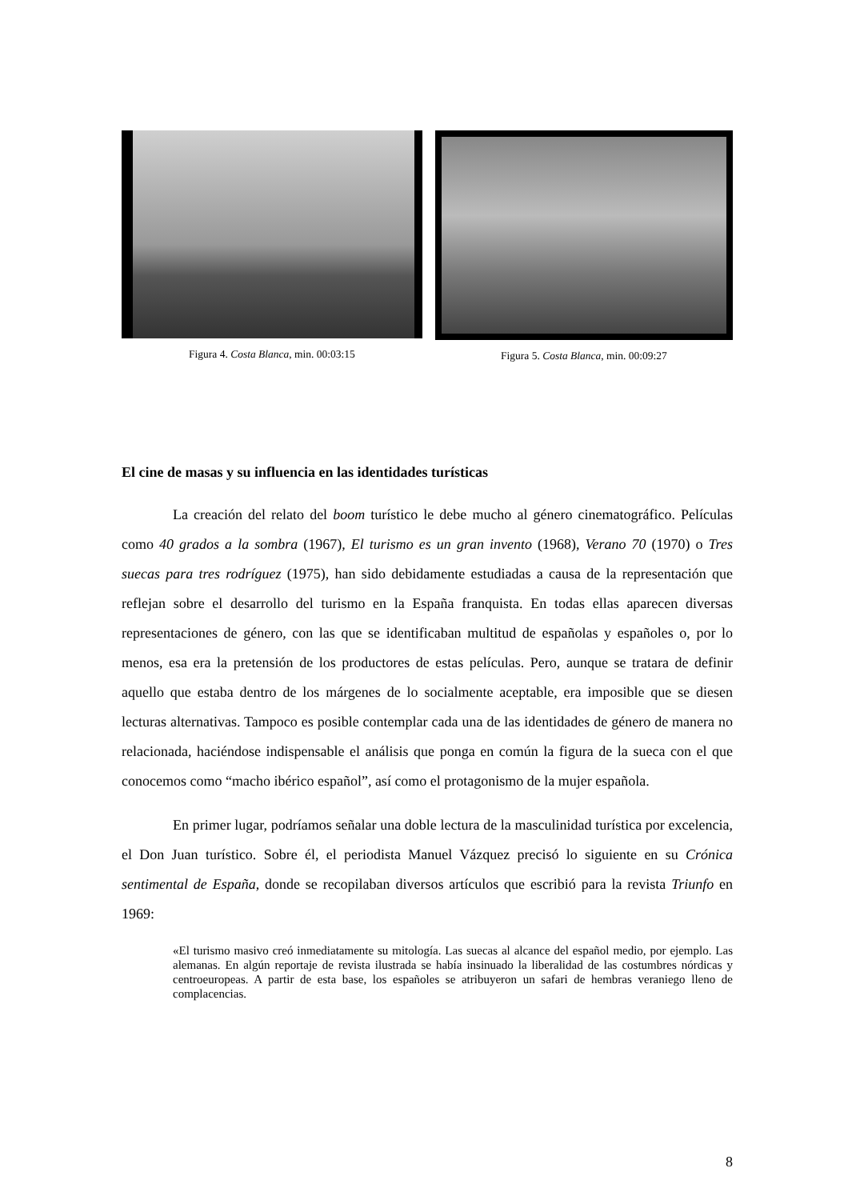Figura 4. Costa Blanca, min. 00:03:15
Figura 5. Costa Blanca, min. 00:09:27
El cine de masas y su influencia en las identidades turísticas
La creación del relato del boom turístico le debe mucho al género cinematográfico. Películas como 40 grados a la sombra (1967), El turismo es un gran invento (1968), Verano 70 (1970) o Tres suecas para tres rodríguez (1975), han sido debidamente estudiadas a causa de la representación que reflejan sobre el desarrollo del turismo en la España franquista. En todas ellas aparecen diversas representaciones de género, con las que se identificaban multitud de españolas y españoles o, por lo menos, esa era la pretensión de los productores de estas películas. Pero, aunque se tratara de definir aquello que estaba dentro de los márgenes de lo socialmente aceptable, era imposible que se diesen lecturas alternativas. Tampoco es posible contemplar cada una de las identidades de género de manera no relacionada, haciéndose indispensable el análisis que ponga en común la figura de la sueca con el que conocemos como “macho ibérico español”, así como el protagonismo de la mujer española.
En primer lugar, podríamos señalar una doble lectura de la masculinidad turística por excelencia, el Don Juan turístico. Sobre él, el periodista Manuel Vázquez precisó lo siguiente en su Crónica sentimental de España, donde se recopilaban diversos artículos que escribió para la revista Triunfo en 1969:
«El turismo masivo creó inmediatamente su mitología. Las suecas al alcance del español medio, por ejemplo. Las alemanas. En algún reportaje de revista ilustrada se había insinuado la liberalidad de las costumbres nórdicas y centroeuropeas. A partir de esta base, los españoles se atribuyeron un safari de hembras veraniego lleno de complacencias.
8